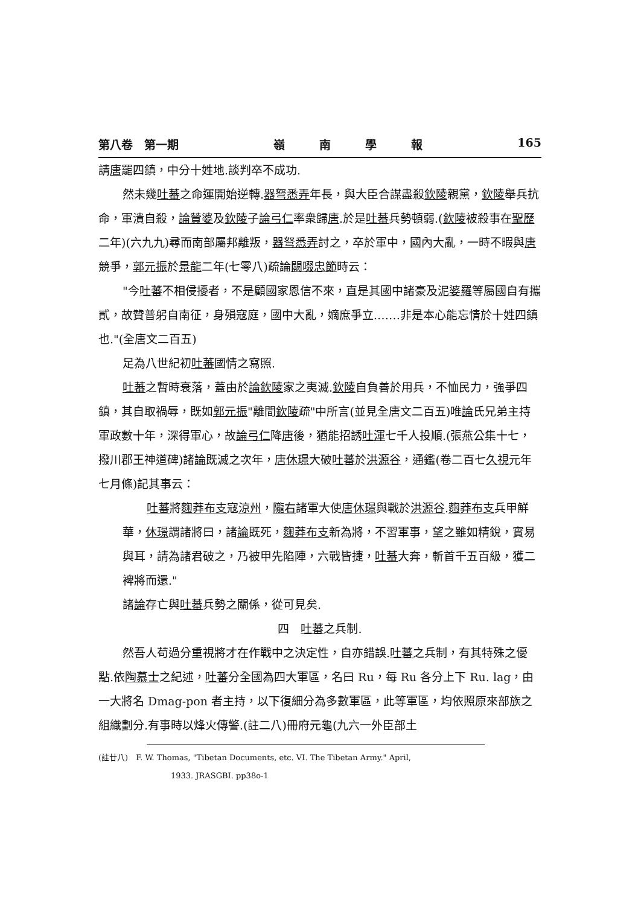第八卷　第一期 嶺　　　南　　　學　　　報 165
請唐罷四鎮，中分十姓地.談判卒不成功.
然未幾吐蕃之命運開始逆轉.器弩悉弄年長，與大臣合謀盡殺欽陵親黨，欽陵舉兵抗命，軍潰自殺，論贊婆及欽陵子論弓仁率衆歸唐.於是吐蕃兵勢頓弱.(欽陵被殺事在聖歷二年)(六九九)尋而南部屬邦離叛，器弩悉弄討之，卒於軍中，國內大亂，一時不暇與唐競爭，郭元振於景龍二年(七零八)疏論闕啜忠節時云：
"今吐蕃不相侵擾者，不是顧國家恩信不來，直是其國中諸豪及泥婆羅等屬國自有攜貳，故贊普躬自南征，身殞寇庭，國中大亂，嫡庶爭立.……非是本心能忘情於十姓四鎮也."(全唐文二百五)
足為八世紀初吐蕃國情之寫照.
吐蕃之暫時衰落，蓋由於論欽陵家之夷滅.欽陵自負善於用兵，不恤民力，強爭四鎮，其自取禍辱，既如郭元振"離間欽陵疏"中所言(並見全唐文二百五)唯論氏兄弟主持軍政數十年，深得軍心，故論弓仁降唐後，猶能招誘吐渾七千人投順.(張燕公集十七，撥川郡王神道碑)諸論既滅之次年，唐休璟大破吐蕃於洪源谷，通鑑(卷二百七久視元年七月條)記其事云：
吐蕃將麴莽布支寇涼州，隴右諸軍大使唐休璟與戰於洪源谷.麴莽布支兵甲鮮華，休璟謂諸將曰，諸論既死，麴莽布支新為將，不習軍事，望之雖如精銳，實易與耳，請為諸君破之，乃被甲先陷陣，六戰皆捷，吐蕃大奔，斬首千五百級，獲二裨將而還."
諸論存亡與吐蕃兵勢之關係，從可見矣.
四　吐蕃之兵制.
然吾人苟過分重視將才在作戰中之決定性，自亦錯誤.吐蕃之兵制，有其特殊之優點.依陶慕士之紀述，吐蕃分全國為四大軍區，名曰 Ru，每 Ru 各分上下 Ru. lag，由一大將名 Dmag-pon 者主持，以下復細分為多數軍區，此等軍區，均依照原來部族之組織劃分.有事時以烽火傳警.(註二八)冊府元龜(九六一外臣部土
(註廿八)　F. W. Thomas, "Tibetan Documents, etc. VI. The Tibetan Army." April,
1933. JRASGBI. pp38o-1